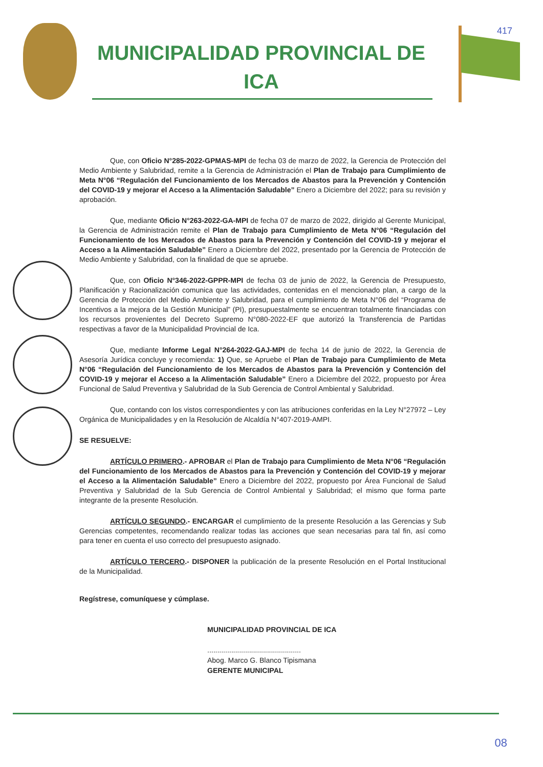MUNICIPALIDAD PROVINCIAL DE
ICA
417
Que, con Oficio N°285-2022-GPMAS-MPI de fecha 03 de marzo de 2022, la Gerencia de Protección del Medio Ambiente y Salubridad, remite a la Gerencia de Administración el Plan de Trabajo para Cumplimiento de Meta N°06 “Regulación del Funcionamiento de los Mercados de Abastos para la Prevención y Contención del COVID-19 y mejorar el Acceso a la Alimentación Saludable” Enero a Diciembre del 2022; para su revisión y aprobación.
Que, mediante Oficio N°263-2022-GA-MPI de fecha 07 de marzo de 2022, dirigido al Gerente Municipal, la Gerencia de Administración remite el Plan de Trabajo para Cumplimiento de Meta N°06 “Regulación del Funcionamiento de los Mercados de Abastos para la Prevención y Contención del COVID-19 y mejorar el Acceso a la Alimentación Saludable” Enero a Diciembre del 2022, presentado por la Gerencia de Protección de Medio Ambiente y Salubridad, con la finalidad de que se apruebe.
Que, con Oficio N°346-2022-GPPR-MPI de fecha 03 de junio de 2022, la Gerencia de Presupuesto, Planificación y Racionalización comunica que las actividades, contenidas en el mencionado plan, a cargo de la Gerencia de Protección del Medio Ambiente y Salubridad, para el cumplimiento de Meta N°06 del “Programa de Incentivos a la mejora de la Gestión Municipal” (PI), presupuestalmente se encuentran totalmente financiadas con los recursos provenientes del Decreto Supremo N°080-2022-EF que autorizó la Transferencia de Partidas respectivas a favor de la Municipalidad Provincial de Ica.
Que, mediante Informe Legal N°264-2022-GAJ-MPI de fecha 14 de junio de 2022, la Gerencia de Asesoría Jurídica concluye y recomienda: 1) Que, se Apruebe el Plan de Trabajo para Cumplimiento de Meta N°06 “Regulación del Funcionamiento de los Mercados de Abastos para la Prevención y Contención del COVID-19 y mejorar el Acceso a la Alimentación Saludable” Enero a Diciembre del 2022, propuesto por Área Funcional de Salud Preventiva y Salubridad de la Sub Gerencia de Control Ambiental y Salubridad.
Que, contando con los vistos correspondientes y con las atribuciones conferidas en la Ley N°27972 – Ley Orgánica de Municipalidades y en la Resolución de Alcaldía N°407-2019-AMPI.
SE RESUELVE:
ARTÍCULO PRIMERO.- APROBAR el Plan de Trabajo para Cumplimiento de Meta N°06 “Regulación del Funcionamiento de los Mercados de Abastos para la Prevención y Contención del COVID-19 y mejorar el Acceso a la Alimentación Saludable” Enero a Diciembre del 2022, propuesto por Área Funcional de Salud Preventiva y Salubridad de la Sub Gerencia de Control Ambiental y Salubridad; el mismo que forma parte integrante de la presente Resolución.
ARTÍCULO SEGUNDO.- ENCARGAR el cumplimiento de la presente Resolución a las Gerencias y Sub Gerencias competentes, recomendando realizar todas las acciones que sean necesarias para tal fin, así como para tener en cuenta el uso correcto del presupuesto asignado.
ARTÍCULO TERCERO.- DISPONER la publicación de la presente Resolución en el Portal Institucional de la Municipalidad.
Regístrese, comuníquese y cúmplase.
MUNICIPALIDAD PROVINCIAL DE ICA
...............................................
Abog. Marco G. Blanco Tipismana
GERENTE MUNICIPAL
08